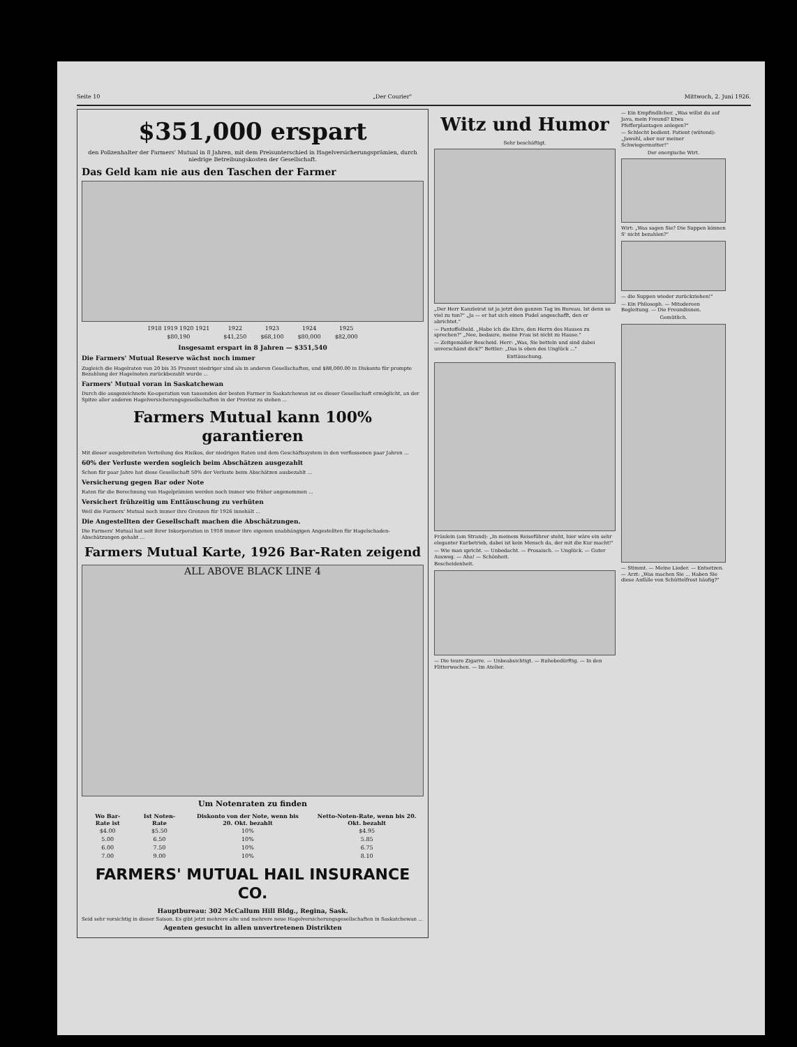Seite 10 „Der Courier" Mittwoch, 2. Juni 1926.
$351,000 erspart
den Polizenhalter der Farmers' Mutual in 8 Jahren, mit dem Preisunterschied in Hagelversicherungsprämien, durch niedrige Betreibungskosten der Gesellschaft.
Das Geld kam nie aus den Taschen der Farmer
| 1918 1919 1920 1921 | 1922 | 1923 | 1924 | 1925 |
| $80,190 | $41,250 | $68,100 | $80,000 | $82,000 |
Insgesamt erspart in 8 Jahren — $351,540
Die Farmers' Mutual Reserve wächst noch immer
Zugleich die Hagelraten von 20 bis 35 Prozent niedriger sind als in anderen Gesellschaften, und $88,000.00 in Diskonto für prompte Bezahlung der Hagelnoten zurückbezahlt wurde ...
Farmers' Mutual voran in Saskatchewan
Durch die ausgezeichnete Ko-operation von tausenden der besten Farmer in Saskatchewan ist es dieser Gesellschaft ermöglicht, an der Spitze aller anderen Hagelversicherungsgesellschaften in der Provinz zu stehen ...
Farmers Mutual kann 100% garantieren
Mit dieser ausgebreiteten Verteilung des Risikos, der niedrigen Raten und dem Geschäftssystem in den verflossenen paar Jahren ...
60% der Verluste werden sogleich beim Abschätzen ausgezahlt
Schon für paar Jahre hat diese Gesellschaft 50% der Verluste beim Abschätzen ausbezahlt ...
Versicherung gegen Bar oder Note
Raten für die Berechnung von Hagelprämien werden noch immer wie früher angenommen ...
Versichert frühzeitig um Enttäuschung zu verhüten
Weil die Farmers' Mutual noch immer ihre Grenzen für 1926 innehält ...
Die Angestellten der Gesellschaft machen die Abschätzungen.
Die Farmers' Mutual hat seit ihrer Inkorporation in 1918 immer ihre eigenen unabhängigen Angestellten für Hagelschaden-Abschätzungen gehabt ...
Farmers Mutual Karte, 1926 Bar-Raten zeigend
ALL ABOVE BLACK LINE 4
Um Notenraten zu finden
| Wo Bar-Rate ist | Ist Noten-Rate | Diskonto von der Note, wenn bis 20. Okt. bezahlt | Netto-Noten-Rate, wenn bis 20. Okt. bezahlt |
| --- | --- | --- | --- |
| $4.00 | $5.50 | 10% | $4.95 |
| 5.00 | 6.50 | 10% | 5.85 |
| 6.00 | 7.50 | 10% | 6.75 |
| 7.00 | 9.00 | 10% | 8.10 |
FARMERS' MUTUAL HAIL INSURANCE CO.
Hauptbureau: 302 McCallum Hill Bldg., Regina, Sask.
Seid sehr vorsichtig in dieser Saison. Es gibt jetzt mehrere alte und mehrere neue Hagelversicherungsgesellschaften in Saskatchewan ...
Agenten gesucht in allen unvertretenen Distrikten
Witz und Humor
Sehr beschäftigt.
„Der Herr Kanzleirat ist ja jetzt den ganzen Tag im Bureau. Ist denn so viel zu tun?" „Ja — er hat sich einen Pudel angeschafft, den er abrichtet."
— Pantoffelheld. „Habe ich die Ehre, den Herrn des Hauses zu sprechen?" „Nee, bedaure, meine Frau ist nicht zu Hause."
— Zeitgemäßer Bescheid. Herr: „Was, Sie betteln und sind dabei unverschämt dick?" Bettler: „Das is eben des Unglück ..."
Enttäuschung.
Fräulein (am Strand): „In meinem Reiseführer steht, hier wäre ein sehr eleganter Kurbetrieb, dabei ist kein Mensch da, der mit die Kur macht!"
— Wie man spricht. — Unbedacht. — Prosaisch. — Unglück. — Guter Ausweg. — Aha! — Schönheit.
Bescheidenheit.
— Die teure Zigarre. — Unbeabsichtigt. — Ruhebedürftig. — In den Flitterwochen. — Im Atelier.
— Ein Empfindlicher. „Was willst du auf Java, mein Freund? Etwa Pfefferplantagen anlegen?"
— Schlecht bedient. Patient (wütend): „Jawohl, aber nur meiner Schwiegermutter!"
Der energische Wirt.
Wirt: „Was sagen Sie? Die Suppen können S' nicht bezahlen?"
— die Suppen wieder zurückziehen!"
— Ein Philosoph. — Mitodereen Begleitung. — Die Freundinnen.
Gemütlich.
— Stimmt. — Meine Lieder. — Entsetzen. — Arzt: „Was machen Sie ... Haben Sie diese Anfälle von Schüttelfrost häufig?"